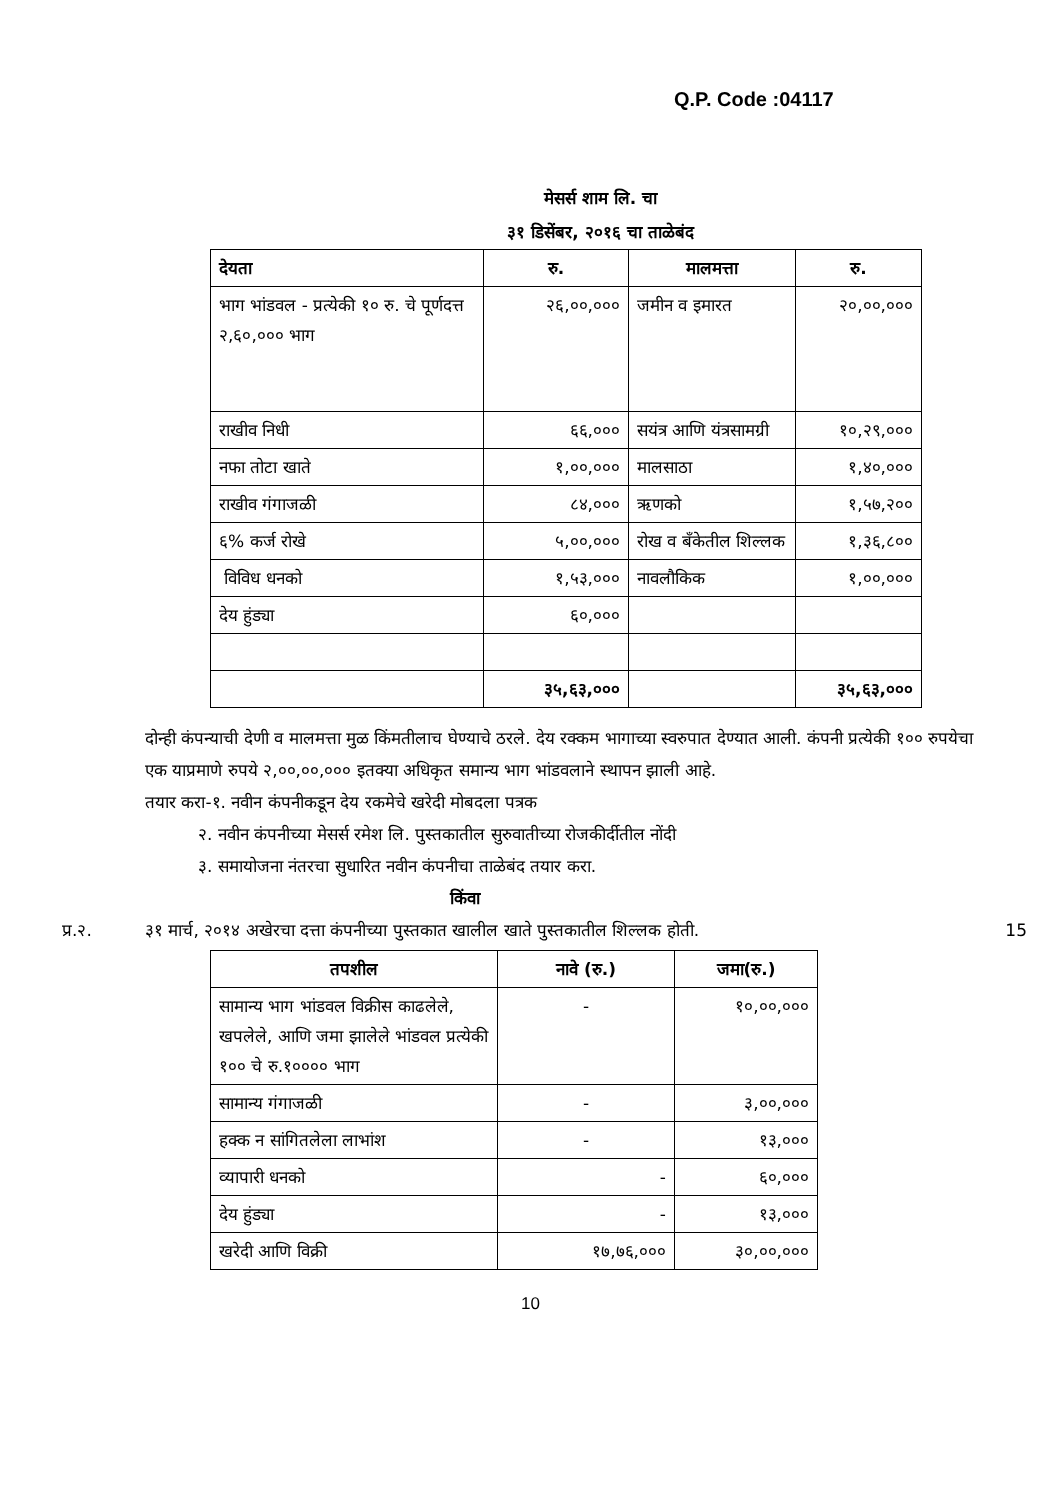Q.P. Code :04117
मेसर्स शाम लि. चा
३१ डिसेंबर, २०१६ चा ताळेबंद
| देयता | रु. | मालमत्ता | रु. |
| --- | --- | --- | --- |
| भाग भांडवल - प्रत्येकी १० रु. चे पूर्णदत्त २,६०,००० भाग | २६,००,००० | जमीन व इमारत | २०,००,००० |
| राखीव निधी | ६६,००० | सयंत्र आणि यंत्रसामग्री | १०,२९,००० |
| नफा तोटा खाते | १,००,००० | मालसाठा | १,४०,००० |
| राखीव गंगाजळी | ८४,००० | ऋणको | १,५७,२०० |
| ६% कर्ज रोखे | ५,००,००० | रोख व बँकेतील शिल्लक | १,३६,८०० |
| विविध धनको | १,५३,००० | नावलौकिक | १,००,००० |
| देय हुंड्या | ६०,००० | | |
| | ३५,६३,००० | | ३५,६३,००० |
दोन्ही कंपन्याची देणी व मालमत्ता मुळ किंमतीलाच घेण्याचे ठरले. देय रक्कम भागाच्या स्वरुपात देण्यात आली. कंपनी प्रत्येकी १०० रुपयेचा एक याप्रमाणे रुपये २,००,००,००० इतक्या अधिकृत समान्य भाग भांडवलाने स्थापन झाली आहे.
तयार करा-१. नवीन कंपनीकडून देय रकमेचे खरेदी मोबदला पत्रक
२. नवीन कंपनीच्या मेसर्स रमेश लि. पुस्तकातील सुरुवातीच्या रोजकीर्दीतील नोंदी
३. समायोजना नंतरचा सुधारित नवीन कंपनीचा ताळेबंद तयार करा.
किंवा
प्र.२. ३१ मार्च, २०१४ अखेरचा दत्ता कंपनीच्या पुस्तकात खालील खाते पुस्तकातील शिल्लक होती. 15
| तपशील | नावे (रु.) | जमा(रु.) |
| --- | --- | --- |
| सामान्य भाग भांडवल विक्रीस काढलेले, खपलेले, आणि जमा झालेले भांडवल प्रत्येकी १०० चे रु.१०००० भाग | - | १०,००,००० |
| सामान्य गंगाजळी | - | ३,००,००० |
| हक्क न सांगितलेला लाभांश | - | १३,००० |
| व्यापारी धनको | - | ६०,००० |
| देय हुंड्या | - | १३,००० |
| खरेदी आणि विक्री | १७,७६,००० | ३०,००,००० |
10